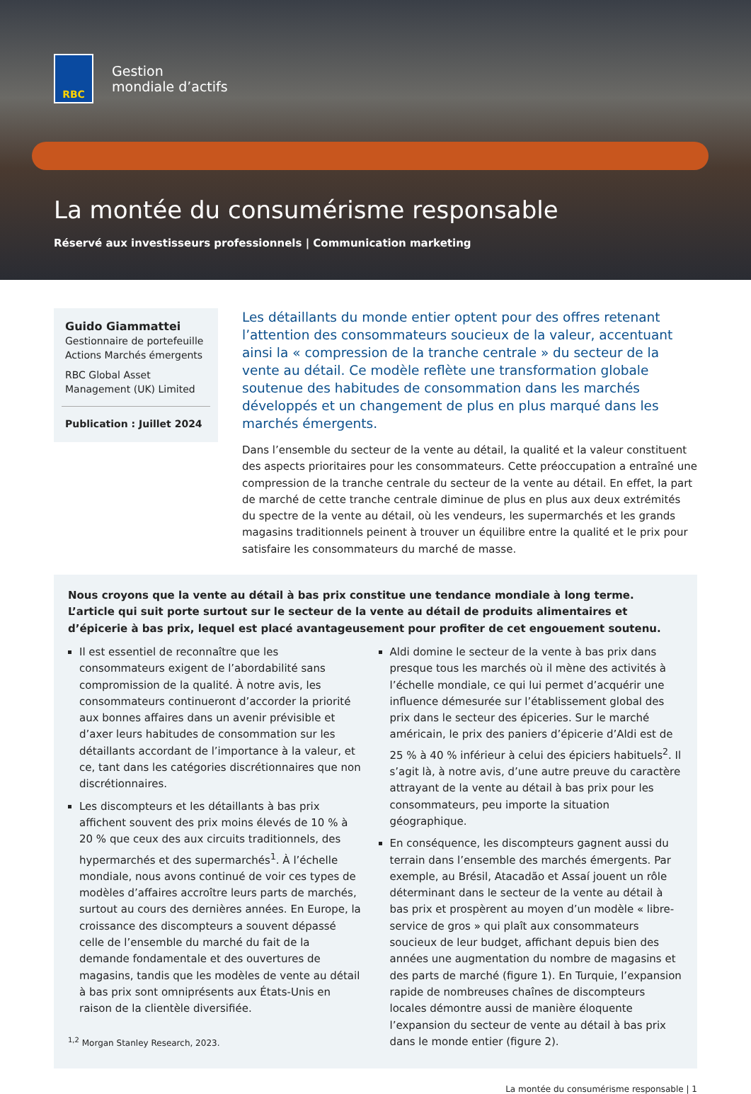RBC
Gestion
mondiale d’actifs
La montée du consumérisme responsable
Réservé aux investisseurs professionnels | Communication marketing
Guido Giammattei
Gestionnaire de portefeuille
Actions Marchés émergents
RBC Global Asset
Management (UK) Limited
Publication : Juillet 2024
Les détaillants du monde entier optent pour des offres retenant l’attention des consommateurs soucieux de la valeur, accentuant ainsi la « compression de la tranche centrale » du secteur de la vente au détail. Ce modèle reflète une transformation globale soutenue des habitudes de consommation dans les marchés développés et un changement de plus en plus marqué dans les marchés émergents.
Dans l’ensemble du secteur de la vente au détail, la qualité et la valeur constituent des aspects prioritaires pour les consommateurs. Cette préoccupation a entraîné une compression de la tranche centrale du secteur de la vente au détail. En effet, la part de marché de cette tranche centrale diminue de plus en plus aux deux extrémités du spectre de la vente au détail, où les vendeurs, les supermarchés et les grands magasins traditionnels peinent à trouver un équilibre entre la qualité et le prix pour satisfaire les consommateurs du marché de masse.
Nous croyons que la vente au détail à bas prix constitue une tendance mondiale à long terme. L’article qui suit porte surtout sur le secteur de la vente au détail de produits alimentaires et d’épicerie à bas prix, lequel est placé avantageusement pour profiter de cet engouement soutenu.
Il est essentiel de reconnaître que les consommateurs exigent de l’abordabilité sans compromission de la qualité. À notre avis, les consommateurs continueront d’accorder la priorité aux bonnes affaires dans un avenir prévisible et d’axer leurs habitudes de consommation sur les détaillants accordant de l’importance à la valeur, et ce, tant dans les catégories discrétionnaires que non discrétionnaires.
Les discompteurs et les détaillants à bas prix affichent souvent des prix moins élevés de 10 % à 20 % que ceux des aux circuits traditionnels, des hypermarchés et des supermarchés<sup>1</sup>. À l’échelle mondiale, nous avons continué de voir ces types de modèles d’affaires accroître leurs parts de marchés, surtout au cours des dernières années. En Europe, la croissance des discompteurs a souvent dépassé celle de l’ensemble du marché du fait de la demande fondamentale et des ouvertures de magasins, tandis que les modèles de vente au détail à bas prix sont omniprésents aux États-Unis en raison de la clientèle diversifiée.
<sup>1,2</sup> Morgan Stanley Research, 2023.
Aldi domine le secteur de la vente à bas prix dans presque tous les marchés où il mène des activités à l’échelle mondiale, ce qui lui permet d’acquérir une influence démesurée sur l’établissement global des prix dans le secteur des épiceries. Sur le marché américain, le prix des paniers d’épicerie d’Aldi est de 25 % à 40 % inférieur à celui des épiciers habituels<sup>2</sup>. Il s’agit là, à notre avis, d’une autre preuve du caractère attrayant de la vente au détail à bas prix pour les consommateurs, peu importe la situation géographique.
En conséquence, les discompteurs gagnent aussi du terrain dans l’ensemble des marchés émergents. Par exemple, au Brésil, Atacadão et Assaí jouent un rôle déterminant dans le secteur de la vente au détail à bas prix et prospèrent au moyen d’un modèle « libre-service de gros » qui plaît aux consommateurs soucieux de leur budget, affichant depuis bien des années une augmentation du nombre de magasins et des parts de marché (figure 1). En Turquie, l’expansion rapide de nombreuses chaînes de discompteurs locales démontre aussi de manière éloquente l’expansion du secteur de vente au détail à bas prix dans le monde entier (figure 2).
La montée du consumérisme responsable | 1